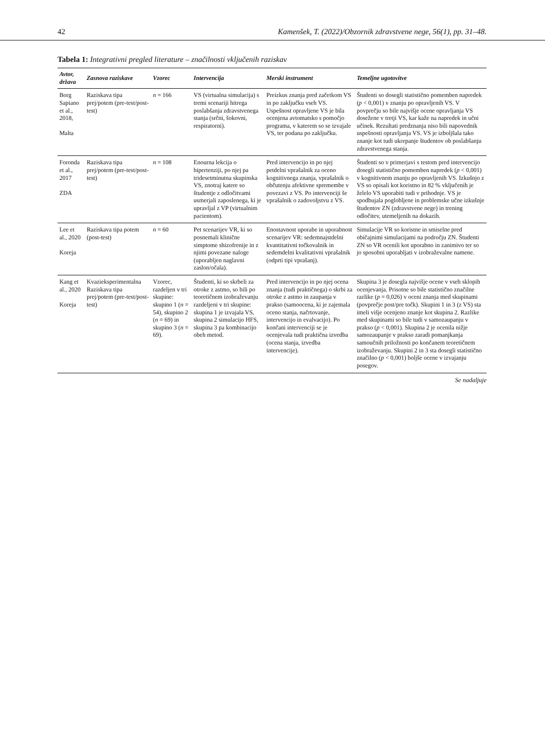42 Kamenšek, T. (2022)/Obzornik zdravstvene nege, 56(1), pp. 31–48.
Tabela 1: Integrativni pregled literature – značilnosti vključenih raziskav
| Avtor, država | Zasnova raziskave | Vzorec | Intervencija | Merski instrument | Temeljne ugotovitve |
| --- | --- | --- | --- | --- | --- |
| Borg Sapiano et al., 2018, Malta | Raziskava tipa prej/potem (pre-test/post-test) | n = 166 | VS (virtualna simulacija) s tremi scenariji hitrega poslabšanja zdravstvenega stanja (srčni, šokovni, respiratorni). | Preizkus znanja pred začetkom VS in po zaključku vseh VS. Uspešnost opravljene VS je bila ocenjena avtomatsko s pomočjo programa, v katerem so se izvajale VS, ter podana po zaključku. | Študenti so dosegli statistično pomemben napredek ( p < 0,001) v znanju po opravljenih VS. V povprečju so bile najvišje ocene opravljanja VS dosežene v tretji VS, kar kaže na napredek in učni učinek. Rezultati predznanja niso bili napovednik uspešnosti opravljanja VS. VS je izboljšala tako znanje kot tudi ukrepanje študentov ob poslabšanju zdravstvenega stanja. |
| Foronda et al., 2017 ZDA | Raziskava tipa prej/potem (pre-test/post-test) | n = 108 | Enourna lekcija o hipertenziji, po njej pa tridesetminutna skupinska VS, znotraj katere so študentje z odločitvami usmerjali zaposlenega, ki je upravljal z VP (virtualnim pacientom). | Pred intervencijo in po njej petdelni vprašalnik za oceno kognitivnega znanja, vprašalnik o občutenju afektivne spremembe v povezavi z VS. Po intervenciji še vprašalnik o zadovoljstvu z VS. | Študenti so v primerjavi s testom pred intervencijo dosegli statistično pomemben napredek ( p < 0,001) v kognitivnem znanju po opravljenih VS. Izkušnjo z VS so opisali kot koristno in 82 % vključenih je želelo VS uporabiti tudi v prihodnje. VS je spodbujala poglobljene in problemske učne izkušnje študentov ZN (zdravstvene nege) in trening odločitev, utemeljenih na dokazih. |
| Lee et al., 2020 Koreja | Raziskava tipa potem (post-test) | n = 60 | Pet scenarijev VR, ki so posnemali klinične simptome shizofrenije in z njimi povezane naloge (uporabljen naglavni zaslon/očala). | Enostavnost uporabe in uporabnost scenarijev VR: sedemnajstdelni kvantitativni točkovalnik in sedemdelni kvalitativni vprašalnik (odprti tipi vprašanj). | Simulacije VR so koristne in smiselne pred običajnimi simulacijami na področju ZN. Študenti ZN so VR ocenili kot uporabno in zanimivo ter so jo sposobni uporabljati v izobraževalne namene. |
| Kang et al., 2020 Koreja | Kvazieksperimentalna Raziskava tipa prej/potem (pre-test/post-test) | Vzorec, razdeljen v tri skupine: skupino 1 ( n = 54), skupino 2 ( n = 69) in skupino 3 ( n = 69). | Študenti, ki so skrbeli za otroke z astmo, so bili po teoretičnem izobraževanju razdeljeni v tri skupine: skupina 1 je izvajala VS, skupina 2 simulacijo HFS, skupina 3 pa kombinacijo obeh metod. | Pred intervencijo in po njej ocena znanja (tudi praktičnega) o skrbi za otroke z astmo in zaupanja v prakso (samoocena, ki je zajemala oceno stanja, načrtovanje, intervencijo in evalvacijo). Po končani intervenciji se je ocenjevala tudi praktična izvedba (ocena stanja, izvedba intervencije). | Skupina 3 je dosegla najvišje ocene v vseh sklopih ocenjevanja. Prisotne so bile statistično značilne razlike ( p = 0,026) v oceni znanja med skupinami (povprečje post/pre točk). Skupini 1 in 3 (z VS) sta imeli višje ocenjeno znanje kot skupina 2. Razlike med skupinami so bile tudi v samozaupanju v prakso ( p < 0,001). Skupina 2 je ocenila nižje samozaupanje v prakso zaradi pomanjkanja samoučnih priložnosti po končanem teoretičnem izobraževanju. Skupini 2 in 3 sta dosegli statistično značilno ( p < 0,001) boljše ocene v izvajanju posegov. |
Se nadaljuje